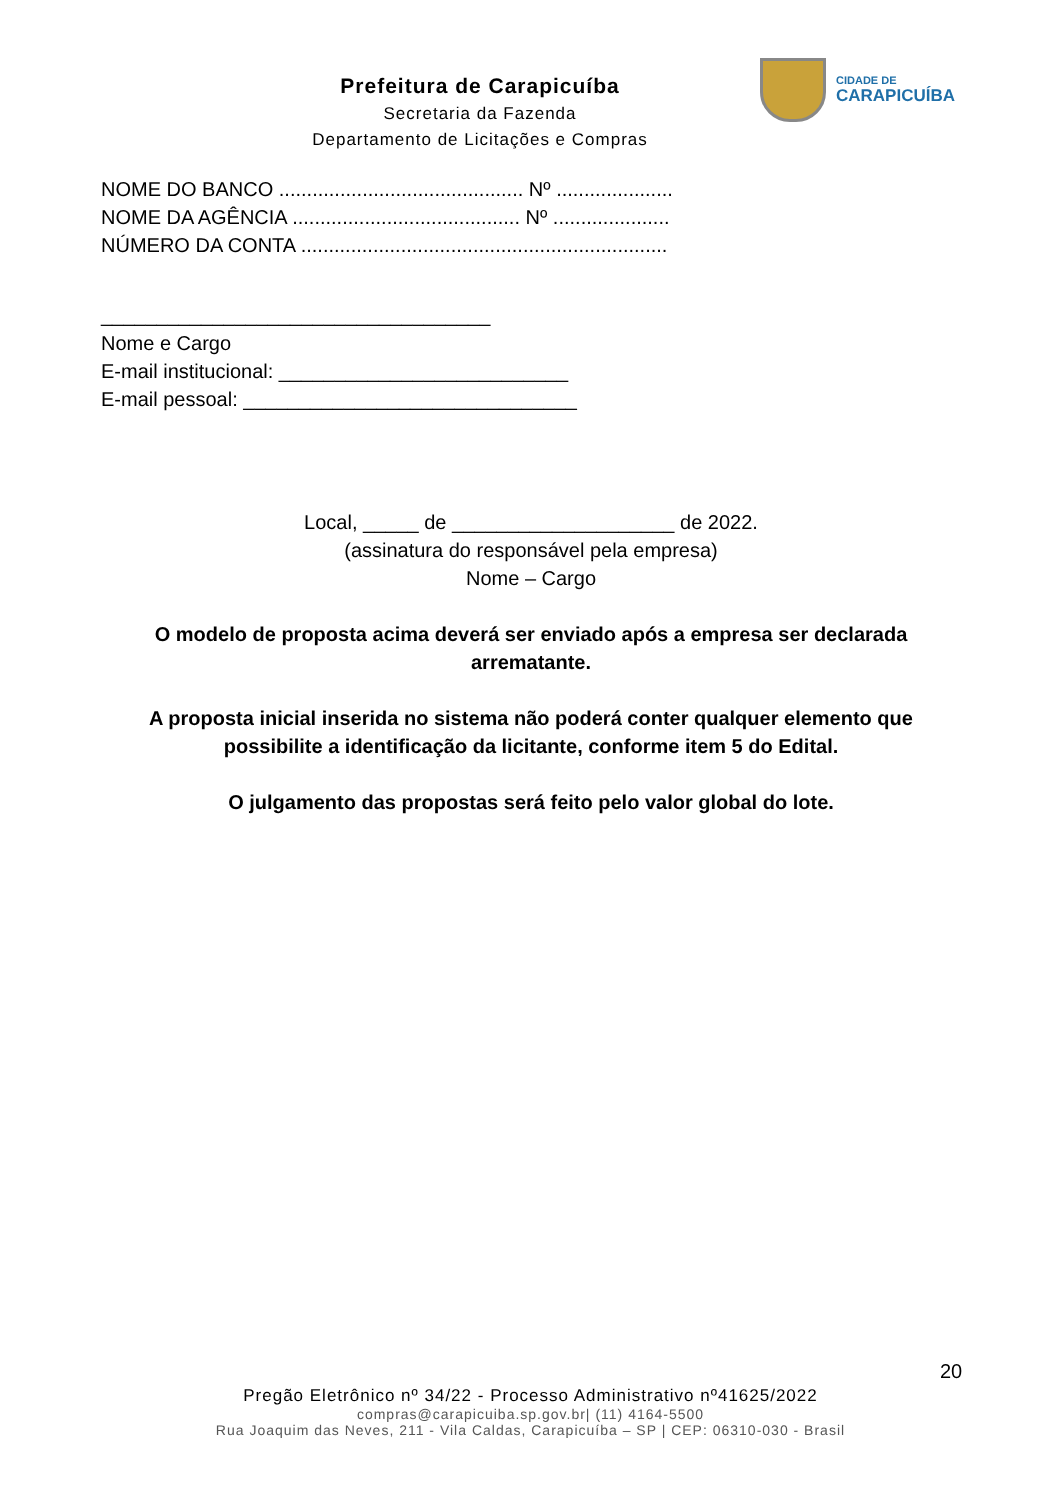Prefeitura de Carapicuíba
Secretaria da Fazenda
Departamento de Licitações e Compras
CIDADE DE
CARAPICUÍBA
NOME DO BANCO ............................................ Nº .....................
NOME DA AGÊNCIA ......................................... Nº .....................
NÚMERO DA CONTA ..................................................................
___________________________________
Nome e Cargo
E-mail institucional: __________________________
E-mail pessoal: ______________________________
Local, _____ de ____________________ de 2022.
(assinatura do responsável pela empresa)
Nome – Cargo
O modelo de proposta acima deverá ser enviado após a empresa ser declarada arrematante.
A proposta inicial inserida no sistema não poderá conter qualquer elemento que possibilite a identificação da licitante, conforme item 5 do Edital.
O julgamento das propostas será feito pelo valor global do lote.
20
Pregão Eletrônico nº 34/22 - Processo Administrativo nº41625/2022
compras@carapicuiba.sp.gov.br| (11) 4164-5500
Rua Joaquim das Neves, 211 - Vila Caldas, Carapicuíba – SP | CEP: 06310-030 - Brasil